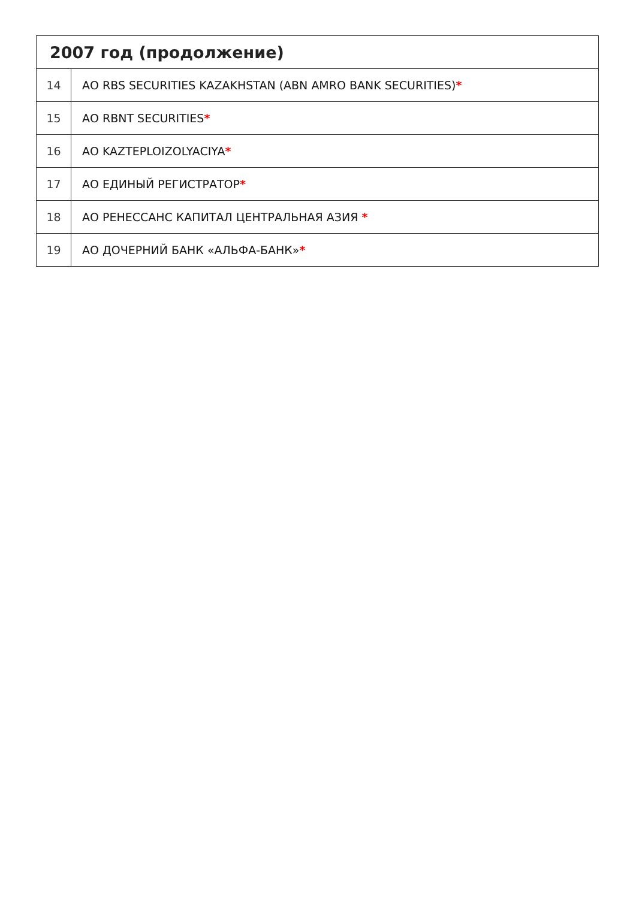| 2007 год (продолжение) | |
| --- | --- |
| 14 | АО RBS SECURITIES KAZAKHSTAN (ABN AMRO BANK SECURITIES) * |
| 15 | АО RBNT SECURITIES * |
| 16 | АО KAZTEPLOIZOLYACIYA * |
| 17 | АО ЕДИНЫЙ РЕГИСТРАТОР * |
| 18 | АО РЕНЕССАНС КАПИТАЛ ЦЕНТРАЛЬНАЯ АЗИЯ * |
| 19 | АО ДОЧЕРНИЙ БАНК «АЛЬФА-БАНК» * |